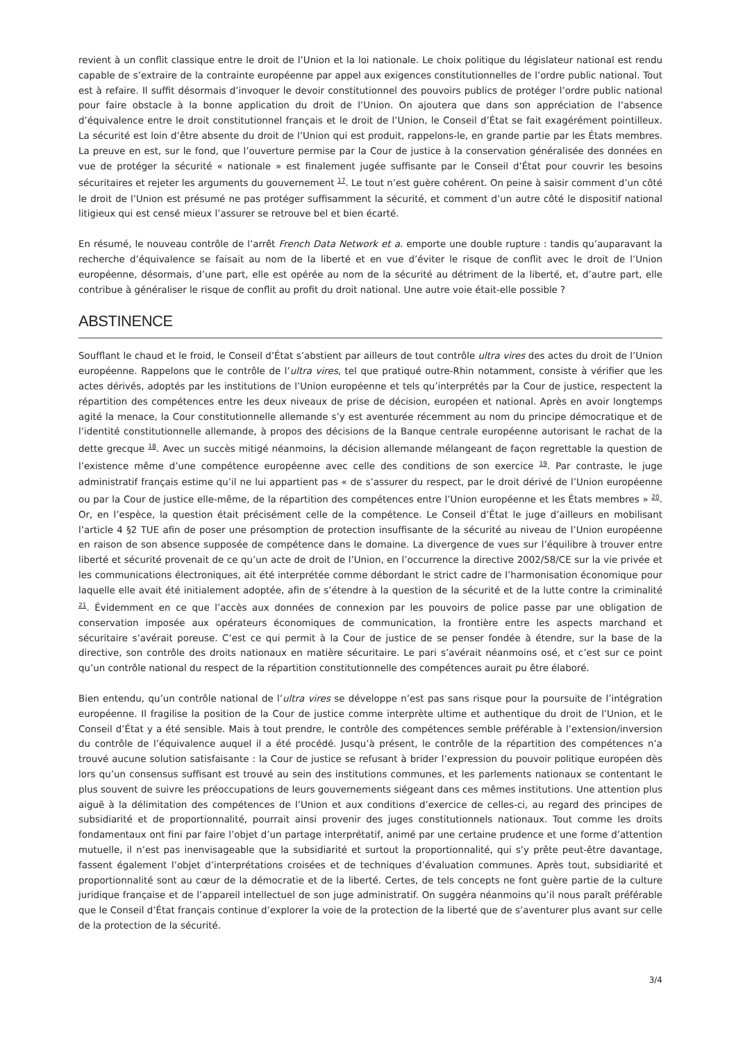revient à un conflit classique entre le droit de l’Union et la loi nationale. Le choix politique du législateur national est rendu capable de s’extraire de la contrainte européenne par appel aux exigences constitutionnelles de l’ordre public national. Tout est à refaire. Il suffit désormais d’invoquer le devoir constitutionnel des pouvoirs publics de protéger l’ordre public national pour faire obstacle à la bonne application du droit de l’Union. On ajoutera que dans son appréciation de l’absence d’équivalence entre le droit constitutionnel français et le droit de l’Union, le Conseil d’État se fait exagérément pointilleux. La sécurité est loin d’être absente du droit de l’Union qui est produit, rappelons-le, en grande partie par les États membres. La preuve en est, sur le fond, que l’ouverture permise par la Cour de justice à la conservation généralisée des données en vue de protéger la sécurité « nationale » est finalement jugée suffisante par le Conseil d’État pour couvrir les besoins sécuritaires et rejeter les arguments du gouvernement <sup>17</sup>. Le tout n’est guère cohérent. On peine à saisir comment d’un côté le droit de l’Union est présumé ne pas protéger suffisamment la sécurité, et comment d’un autre côté le dispositif national litigieux qui est censé mieux l’assurer se retrouve bel et bien écarté.
En résumé, le nouveau contrôle de l’arrêt French Data Network et a. emporte une double rupture : tandis qu’auparavant la recherche d’équivalence se faisait au nom de la liberté et en vue d’éviter le risque de conflit avec le droit de l’Union européenne, désormais, d’une part, elle est opérée au nom de la sécurité au détriment de la liberté, et, d’autre part, elle contribue à généraliser le risque de conflit au profit du droit national. Une autre voie était-elle possible ?
ABSTINENCE
Soufflant le chaud et le froid, le Conseil d’État s’abstient par ailleurs de tout contrôle ultra vires des actes du droit de l’Union européenne. Rappelons que le contrôle de l’ultra vires, tel que pratiqué outre-Rhin notamment, consiste à vérifier que les actes dérivés, adoptés par les institutions de l’Union européenne et tels qu’interprétés par la Cour de justice, respectent la répartition des compétences entre les deux niveaux de prise de décision, européen et national. Après en avoir longtemps agité la menace, la Cour constitutionnelle allemande s’y est aventurée récemment au nom du principe démocratique et de l’identité constitutionnelle allemande, à propos des décisions de la Banque centrale européenne autorisant le rachat de la dette grecque <sup>18</sup>. Avec un succès mitigé néanmoins, la décision allemande mélangeant de façon regrettable la question de l’existence même d’une compétence européenne avec celle des conditions de son exercice <sup>19</sup>. Par contraste, le juge administratif français estime qu’il ne lui appartient pas « de s’assurer du respect, par le droit dérivé de l’Union européenne ou par la Cour de justice elle-même, de la répartition des compétences entre l’Union européenne et les États membres » <sup>20</sup>. Or, en l’espèce, la question était précisément celle de la compétence. Le Conseil d’État le juge d’ailleurs en mobilisant l’article 4 §2 TUE afin de poser une présomption de protection insuffisante de la sécurité au niveau de l’Union européenne en raison de son absence supposée de compétence dans le domaine. La divergence de vues sur l’équilibre à trouver entre liberté et sécurité provenait de ce qu’un acte de droit de l’Union, en l’occurrence la directive 2002/58/CE sur la vie privée et les communications électroniques, ait été interprétée comme débordant le strict cadre de l’harmonisation économique pour laquelle elle avait été initialement adoptée, afin de s’étendre à la question de la sécurité et de la lutte contre la criminalité <sup>21</sup>. Évidemment en ce que l’accès aux données de connexion par les pouvoirs de police passe par une obligation de conservation imposée aux opérateurs économiques de communication, la frontière entre les aspects marchand et sécuritaire s’avérait poreuse. C’est ce qui permit à la Cour de justice de se penser fondée à étendre, sur la base de la directive, son contrôle des droits nationaux en matière sécuritaire. Le pari s’avérait néanmoins osé, et c’est sur ce point qu’un contrôle national du respect de la répartition constitutionnelle des compétences aurait pu être élaboré.
Bien entendu, qu’un contrôle national de l’ultra vires se développe n’est pas sans risque pour la poursuite de l’intégration européenne. Il fragilise la position de la Cour de justice comme interprète ultime et authentique du droit de l’Union, et le Conseil d’État y a été sensible. Mais à tout prendre, le contrôle des compétences semble préférable à l’extension/inversion du contrôle de l’équivalence auquel il a été procédé. Jusqu’à présent, le contrôle de la répartition des compétences n’a trouvé aucune solution satisfaisante : la Cour de justice se refusant à brider l’expression du pouvoir politique européen dès lors qu’un consensus suffisant est trouvé au sein des institutions communes, et les parlements nationaux se contentant le plus souvent de suivre les préoccupations de leurs gouvernements siégeant dans ces mêmes institutions. Une attention plus aiguë à la délimitation des compétences de l’Union et aux conditions d’exercice de celles-ci, au regard des principes de subsidiarité et de proportionnalité, pourrait ainsi provenir des juges constitutionnels nationaux. Tout comme les droits fondamentaux ont fini par faire l’objet d’un partage interprétatif, animé par une certaine prudence et une forme d’attention mutuelle, il n’est pas inenvisageable que la subsidiarité et surtout la proportionnalité, qui s’y prête peut-être davantage, fassent également l’objet d’interprétations croisées et de techniques d’évaluation communes. Après tout, subsidiarité et proportionnalité sont au cœur de la démocratie et de la liberté. Certes, de tels concepts ne font guère partie de la culture juridique française et de l’appareil intellectuel de son juge administratif. On suggéra néanmoins qu’il nous paraît préférable que le Conseil d’État français continue d’explorer la voie de la protection de la liberté que de s’aventurer plus avant sur celle de la protection de la sécurité.
3/4